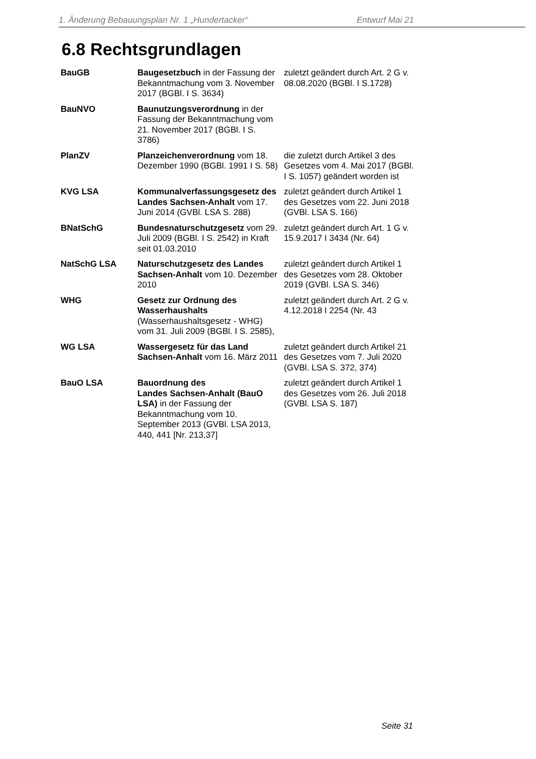1. Änderung Bebauungsplan Nr. 1 „Hundertacker“ Entwurf Mai 21
6.8 Rechtsgrundlagen
| BauGB | Baugesetzbuch in der Fassung der Bekanntmachung vom 3. November 2017 (BGBl. I S. 3634) | zuletzt geändert durch Art. 2 G v. 08.08.2020 (BGBl. I S.1728) |
| BauNVO | Baunutzungsverordnung in der Fassung der Bekanntmachung vom 21. November 2017 (BGBl. I S. 3786) | |
| PlanZV | Planzeichenverordnung vom 18. Dezember 1990 (BGBl. 1991 I S. 58) | die zuletzt durch Artikel 3 des Gesetzes vom 4. Mai 2017 (BGBl. I S. 1057) geändert worden ist |
| KVG LSA | Kommunalverfassungsgesetz des Landes Sachsen-Anhalt vom 17. Juni 2014 (GVBl. LSA S. 288) | zuletzt geändert durch Artikel 1 des Gesetzes vom 22. Juni 2018 (GVBl. LSA S. 166) |
| BNatSchG | Bundesnaturschutzgesetz vom 29. Juli 2009 (BGBl. I S. 2542) in Kraft seit 01.03.2010 | zuletzt geändert durch Art. 1 G v. 15.9.2017 I 3434 (Nr. 64) |
| NatSchG LSA | Naturschutzgesetz des Landes Sachsen-Anhalt vom 10. Dezember 2010 | zuletzt geändert durch Artikel 1 des Gesetzes vom 28. Oktober 2019 (GVBl. LSA S. 346) |
| WHG | Gesetz zur Ordnung des Wasserhaushalts (Wasserhaushaltsgesetz - WHG) vom 31. Juli 2009 (BGBl. I S. 2585), | zuletzt geändert durch Art. 2 G v. 4.12.2018 I 2254 (Nr. 43 |
| WG LSA | Wassergesetz für das Land Sachsen-Anhalt vom 16. März 2011 | zuletzt geändert durch Artikel 21 des Gesetzes vom 7. Juli 2020 (GVBl. LSA S. 372, 374) |
| BauO LSA | Bauordnung des Landes Sachsen-Anhalt (BauO LSA) in der Fassung der Bekanntmachung vom 10. September 2013 (GVBl. LSA 2013, 440, 441 [Nr. 213,37] | zuletzt geändert durch Artikel 1 des Gesetzes vom 26. Juli 2018 (GVBl. LSA S. 187) |
Seite 31